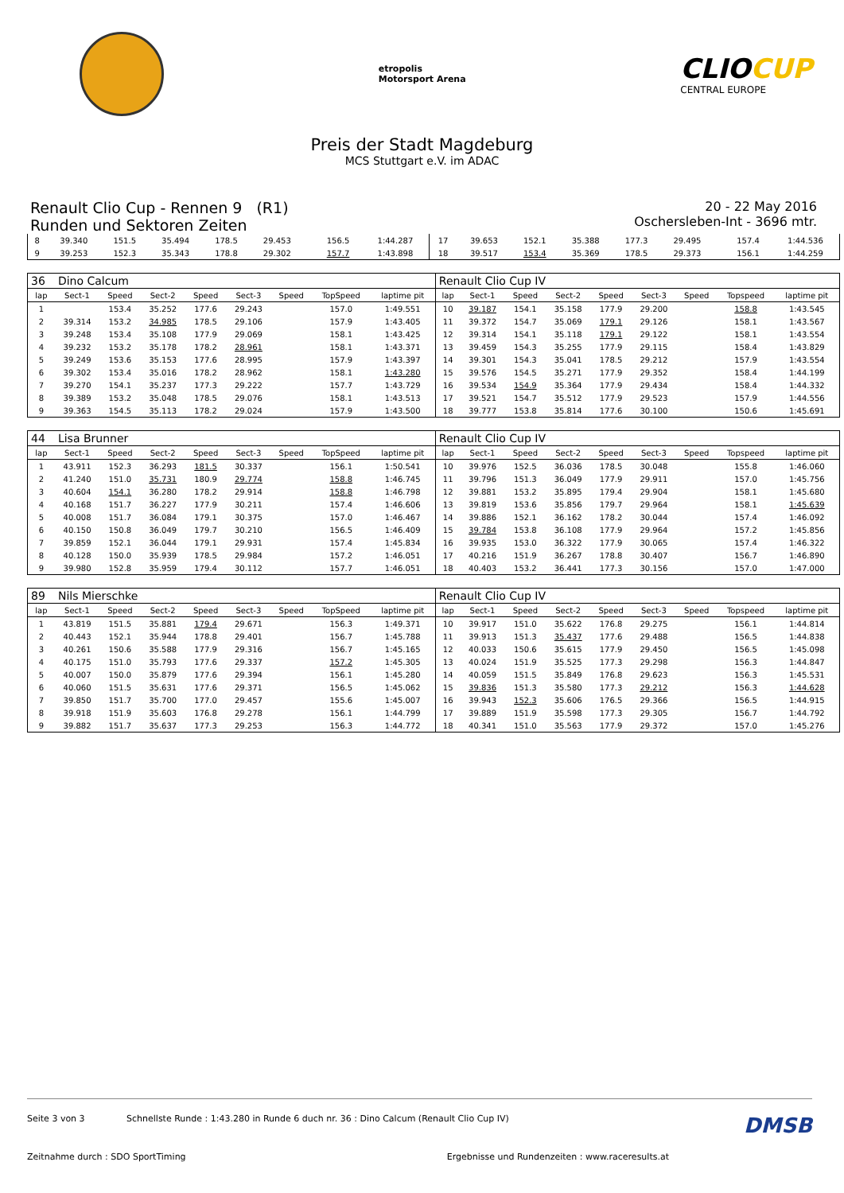etropolis
Motorsport Arena
CLIOCUP
CENTRAL EUROPE
Preis der Stadt Magdeburg
MCS Stuttgart e.V. im ADAC
Renault Clio Cup - Rennen 9 (R1)
Runden und Sektoren Zeiten
20 - 22 May 2016
Oschersleben-Int - 3696 mtr.
| 8 | 39.340 | 151.5 | 35.494 | 178.5 | 29.453 | | 156.5 | 1:44.287 | 17 | 39.653 | 152.1 | 35.388 | 177.3 | 29.495 | | 157.4 | 1:44.536 |
| 9 | 39.253 | 152.3 | 35.343 | 178.8 | 29.302 | | 157.7 | 1:43.898 | 18 | 39.517 | 153.4 | 35.369 | 178.5 | 29.373 | | 156.1 | 1:44.259 |
| 36 | Dino Calcum | | | | | | | | Renault Clio Cup IV | | | | | | | | |
| lap | Sect-1 | Speed | Sect-2 | Speed | Sect-3 | Speed | TopSpeed | laptime pit | lap | Sect-1 | Speed | Sect-2 | Speed | Sect-3 | Speed | Topspeed | laptime pit |
| 1 | | 153.4 | 35.252 | 177.6 | 29.243 | | 157.0 | 1:49.551 | 10 | 39.187 | 154.1 | 35.158 | 177.9 | 29.200 | | 158.8 | 1:43.545 |
| 2 | 39.314 | 153.2 | 34.985 | 178.5 | 29.106 | | 157.9 | 1:43.405 | 11 | 39.372 | 154.7 | 35.069 | 179.1 | 29.126 | | 158.1 | 1:43.567 |
| 3 | 39.248 | 153.4 | 35.108 | 177.9 | 29.069 | | 158.1 | 1:43.425 | 12 | 39.314 | 154.1 | 35.118 | 179.1 | 29.122 | | 158.1 | 1:43.554 |
| 4 | 39.232 | 153.2 | 35.178 | 178.2 | 28.961 | | 158.1 | 1:43.371 | 13 | 39.459 | 154.3 | 35.255 | 177.9 | 29.115 | | 158.4 | 1:43.829 |
| 5 | 39.249 | 153.6 | 35.153 | 177.6 | 28.995 | | 157.9 | 1:43.397 | 14 | 39.301 | 154.3 | 35.041 | 178.5 | 29.212 | | 157.9 | 1:43.554 |
| 6 | 39.302 | 153.4 | 35.016 | 178.2 | 28.962 | | 158.1 | 1:43.280 | 15 | 39.576 | 154.5 | 35.271 | 177.9 | 29.352 | | 158.4 | 1:44.199 |
| 7 | 39.270 | 154.1 | 35.237 | 177.3 | 29.222 | | 157.7 | 1:43.729 | 16 | 39.534 | 154.9 | 35.364 | 177.9 | 29.434 | | 158.4 | 1:44.332 |
| 8 | 39.389 | 153.2 | 35.048 | 178.5 | 29.076 | | 158.1 | 1:43.513 | 17 | 39.521 | 154.7 | 35.512 | 177.9 | 29.523 | | 157.9 | 1:44.556 |
| 9 | 39.363 | 154.5 | 35.113 | 178.2 | 29.024 | | 157.9 | 1:43.500 | 18 | 39.777 | 153.8 | 35.814 | 177.6 | 30.100 | | 150.6 | 1:45.691 |
| 44 | Lisa Brunner | | | | | | | | Renault Clio Cup IV | | | | | | | | |
| lap | Sect-1 | Speed | Sect-2 | Speed | Sect-3 | Speed | TopSpeed | laptime pit | lap | Sect-1 | Speed | Sect-2 | Speed | Sect-3 | Speed | Topspeed | laptime pit |
| 1 | 43.911 | 152.3 | 36.293 | 181.5 | 30.337 | | 156.1 | 1:50.541 | 10 | 39.976 | 152.5 | 36.036 | 178.5 | 30.048 | | 155.8 | 1:46.060 |
| 2 | 41.240 | 151.0 | 35.731 | 180.9 | 29.774 | | 158.8 | 1:46.745 | 11 | 39.796 | 151.3 | 36.049 | 177.9 | 29.911 | | 157.0 | 1:45.756 |
| 3 | 40.604 | 154.1 | 36.280 | 178.2 | 29.914 | | 158.8 | 1:46.798 | 12 | 39.881 | 153.2 | 35.895 | 179.4 | 29.904 | | 158.1 | 1:45.680 |
| 4 | 40.168 | 151.7 | 36.227 | 177.9 | 30.211 | | 157.4 | 1:46.606 | 13 | 39.819 | 153.6 | 35.856 | 179.7 | 29.964 | | 158.1 | 1:45.639 |
| 5 | 40.008 | 151.7 | 36.084 | 179.1 | 30.375 | | 157.0 | 1:46.467 | 14 | 39.886 | 152.1 | 36.162 | 178.2 | 30.044 | | 157.4 | 1:46.092 |
| 6 | 40.150 | 150.8 | 36.049 | 179.7 | 30.210 | | 156.5 | 1:46.409 | 15 | 39.784 | 153.8 | 36.108 | 177.9 | 29.964 | | 157.2 | 1:45.856 |
| 7 | 39.859 | 152.1 | 36.044 | 179.1 | 29.931 | | 157.4 | 1:45.834 | 16 | 39.935 | 153.0 | 36.322 | 177.9 | 30.065 | | 157.4 | 1:46.322 |
| 8 | 40.128 | 150.0 | 35.939 | 178.5 | 29.984 | | 157.2 | 1:46.051 | 17 | 40.216 | 151.9 | 36.267 | 178.8 | 30.407 | | 156.7 | 1:46.890 |
| 9 | 39.980 | 152.8 | 35.959 | 179.4 | 30.112 | | 157.7 | 1:46.051 | 18 | 40.403 | 153.2 | 36.441 | 177.3 | 30.156 | | 157.0 | 1:47.000 |
| 89 | Nils Mierschke | | | | | | | | Renault Clio Cup IV | | | | | | | | |
| lap | Sect-1 | Speed | Sect-2 | Speed | Sect-3 | Speed | TopSpeed | laptime pit | lap | Sect-1 | Speed | Sect-2 | Speed | Sect-3 | Speed | Topspeed | laptime pit |
| 1 | 43.819 | 151.5 | 35.881 | 179.4 | 29.671 | | 156.3 | 1:49.371 | 10 | 39.917 | 151.0 | 35.622 | 176.8 | 29.275 | | 156.1 | 1:44.814 |
| 2 | 40.443 | 152.1 | 35.944 | 178.8 | 29.401 | | 156.7 | 1:45.788 | 11 | 39.913 | 151.3 | 35.437 | 177.6 | 29.488 | | 156.5 | 1:44.838 |
| 3 | 40.261 | 150.6 | 35.588 | 177.9 | 29.316 | | 156.7 | 1:45.165 | 12 | 40.033 | 150.6 | 35.615 | 177.9 | 29.450 | | 156.5 | 1:45.098 |
| 4 | 40.175 | 151.0 | 35.793 | 177.6 | 29.337 | | 157.2 | 1:45.305 | 13 | 40.024 | 151.9 | 35.525 | 177.3 | 29.298 | | 156.3 | 1:44.847 |
| 5 | 40.007 | 150.0 | 35.879 | 177.6 | 29.394 | | 156.1 | 1:45.280 | 14 | 40.059 | 151.5 | 35.849 | 176.8 | 29.623 | | 156.3 | 1:45.531 |
| 6 | 40.060 | 151.5 | 35.631 | 177.6 | 29.371 | | 156.5 | 1:45.062 | 15 | 39.836 | 151.3 | 35.580 | 177.3 | 29.212 | | 156.3 | 1:44.628 |
| 7 | 39.850 | 151.7 | 35.700 | 177.0 | 29.457 | | 155.6 | 1:45.007 | 16 | 39.943 | 152.3 | 35.606 | 176.5 | 29.366 | | 156.5 | 1:44.915 |
| 8 | 39.918 | 151.9 | 35.603 | 176.8 | 29.278 | | 156.1 | 1:44.799 | 17 | 39.889 | 151.9 | 35.598 | 177.3 | 29.305 | | 156.7 | 1:44.792 |
| 9 | 39.882 | 151.7 | 35.637 | 177.3 | 29.253 | | 156.3 | 1:44.772 | 18 | 40.341 | 151.0 | 35.563 | 177.9 | 29.372 | | 157.0 | 1:45.276 |
Seite 3 von 3 Schnellste Runde : 1:43.280 in Runde 6 duch nr. 36 : Dino Calcum (Renault Clio Cup IV)
DMSB
Zeitnahme durch : SDO SportTiming
Ergebnisse und Rundenzeiten : www.raceresults.at